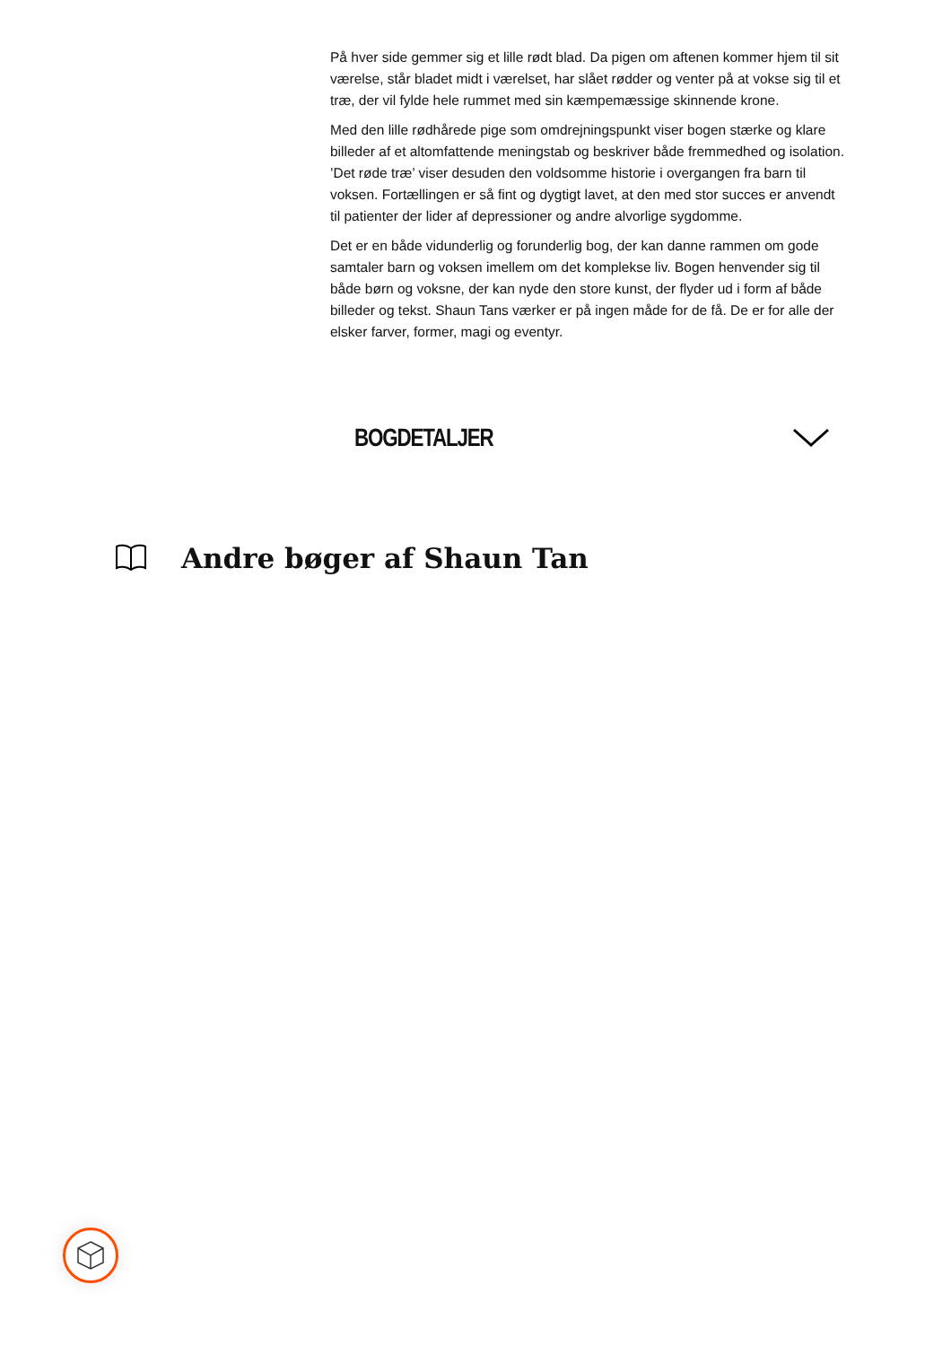På hver side gemmer sig et lille rødt blad. Da pigen om aftenen kommer hjem til sit værelse, står bladet midt i værelset, har slået rødder og venter på at vokse sig til et træ, der vil fylde hele rummet med sin kæmpemæssige skinnende krone.
Med den lille rødhårede pige som omdrejningspunkt viser bogen stærke og klare billeder af et altomfattende meningstab og beskriver både fremmedhed og isolation. ’Det røde træ’ viser desuden den voldsomme historie i overgangen fra barn til voksen. Fortællingen er så fint og dygtigt lavet, at den med stor succes er anvendt til patienter der lider af depressioner og andre alvorlige sygdomme.
Det er en både vidunderlig og forunderlig bog, der kan danne rammen om gode samtaler barn og voksen imellem om det komplekse liv. Bogen henvender sig til både børn og voksne, der kan nyde den store kunst, der flyder ud i form af både billeder og tekst. Shaun Tans værker er på ingen måde for de få. De er for alle der elsker farver, former, magi og eventyr.
BOGDETALJER
Andre bøger af Shaun Tan